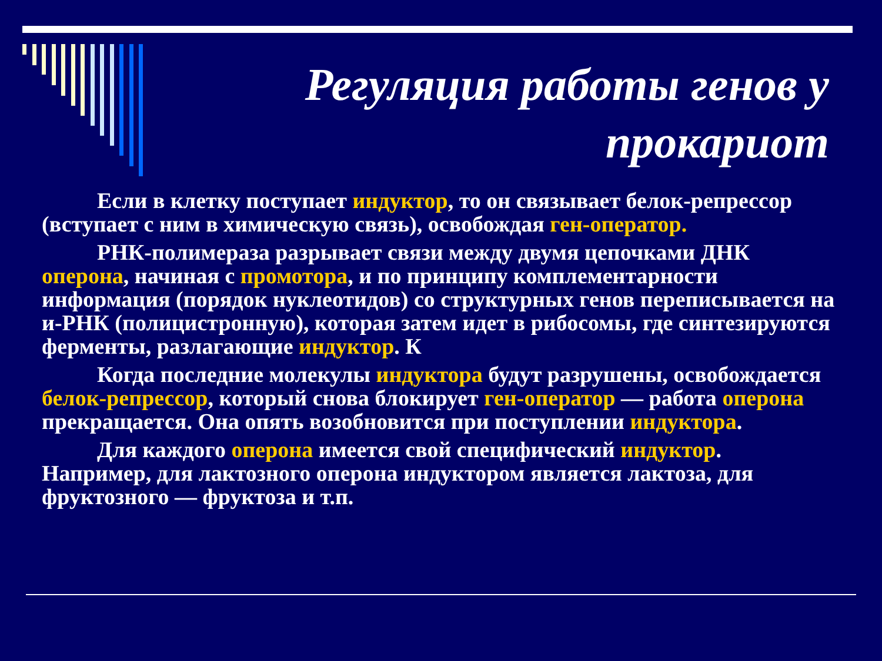Регуляция работы генов у прокариот
Если в клетку поступает индуктор, то он связывает белок-репрессор (вступает с ним в химическую связь), освобождая ген-оператор.
РНК-полимераза разрывает связи между двумя цепочками ДНК оперона, начиная с промотора, и по принципу комплементарности информация (порядок нуклеотидов) со структурных генов переписывается на и-РНК (полицистронную), которая затем идет в рибосомы, где синтезируются ферменты, разлагающие индуктор. К
Когда последние молекулы индуктора будут разрушены, освобождается белок-репрессор, который снова блокирует ген-оператор — работа оперона прекращается. Она опять возобновится при поступлении индуктора.
Для каждого оперона имеется свой специфический индуктор. Например, для лактозного оперона индуктором является лактоза, для фруктозного — фруктоза и т.п.